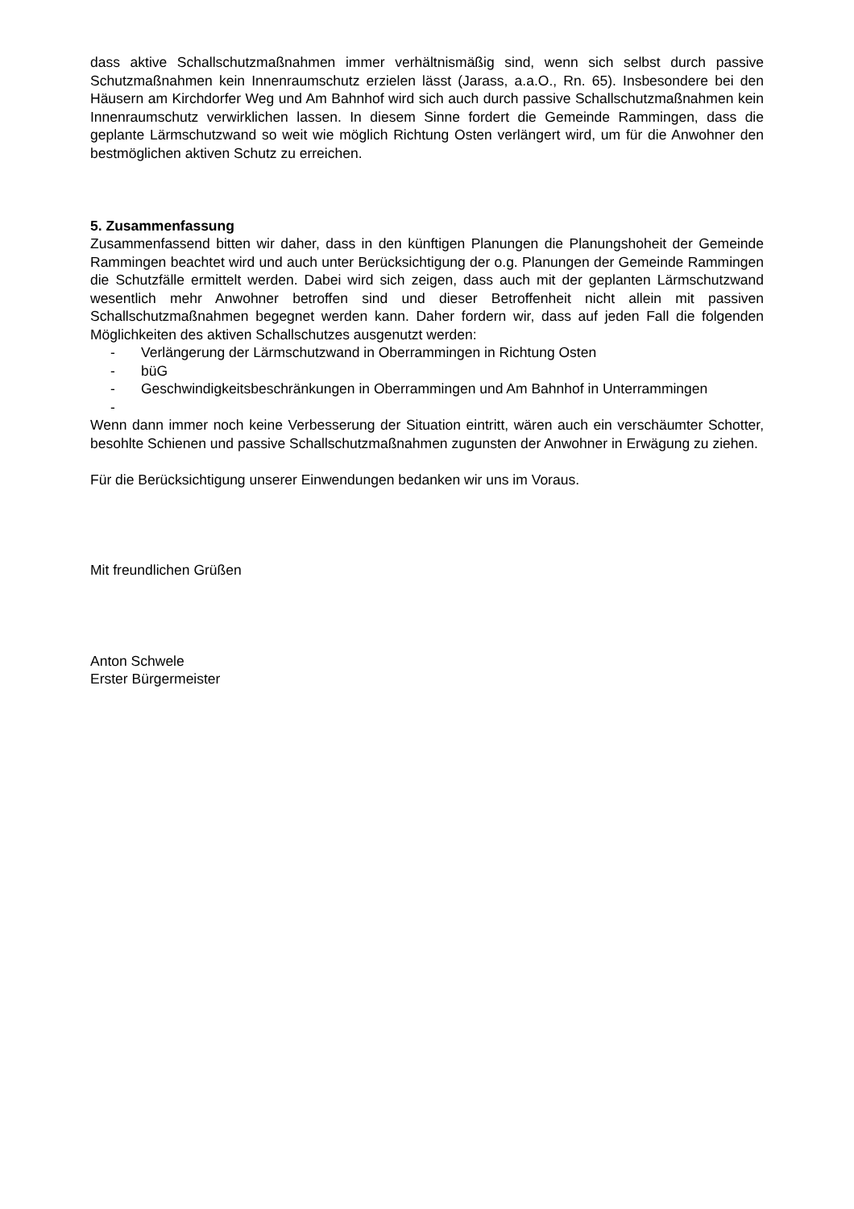dass aktive Schallschutzmaßnahmen immer verhältnismäßig sind, wenn sich selbst durch passive Schutzmaßnahmen kein Innenraumschutz erzielen lässt (Jarass, a.a.O., Rn. 65). Insbesondere bei den Häusern am Kirchdorfer Weg und Am Bahnhof wird sich auch durch passive Schallschutzmaßnahmen kein Innenraumschutz verwirklichen lassen. In diesem Sinne fordert die Gemeinde Rammingen, dass die geplante Lärmschutzwand so weit wie möglich Richtung Osten verlängert wird, um für die Anwohner den bestmöglichen aktiven Schutz zu erreichen.
5. Zusammenfassung
Zusammenfassend bitten wir daher, dass in den künftigen Planungen die Planungshoheit der Gemeinde Rammingen beachtet wird und auch unter Berücksichtigung der o.g. Planungen der Gemeinde Rammingen die Schutzfälle ermittelt werden. Dabei wird sich zeigen, dass auch mit der geplanten Lärmschutzwand wesentlich mehr Anwohner betroffen sind und dieser Betroffenheit nicht allein mit passiven Schallschutzmaßnahmen begegnet werden kann. Daher fordern wir, dass auf jeden Fall die folgenden Möglichkeiten des aktiven Schallschutzes ausgenutzt werden:
- Verlängerung der Lärmschutzwand in Oberrammingen in Richtung Osten
- büG
- Geschwindigkeitsbeschränkungen in Oberrammingen und Am Bahnhof in Unterrammingen
-
Wenn dann immer noch keine Verbesserung der Situation eintritt, wären auch ein verschäumter Schotter, besohlte Schienen und passive Schallschutzmaßnahmen zugunsten der Anwohner in Erwägung zu ziehen.
Für die Berücksichtigung unserer Einwendungen bedanken wir uns im Voraus.
Mit freundlichen Grüßen
Anton Schwele
Erster Bürgermeister